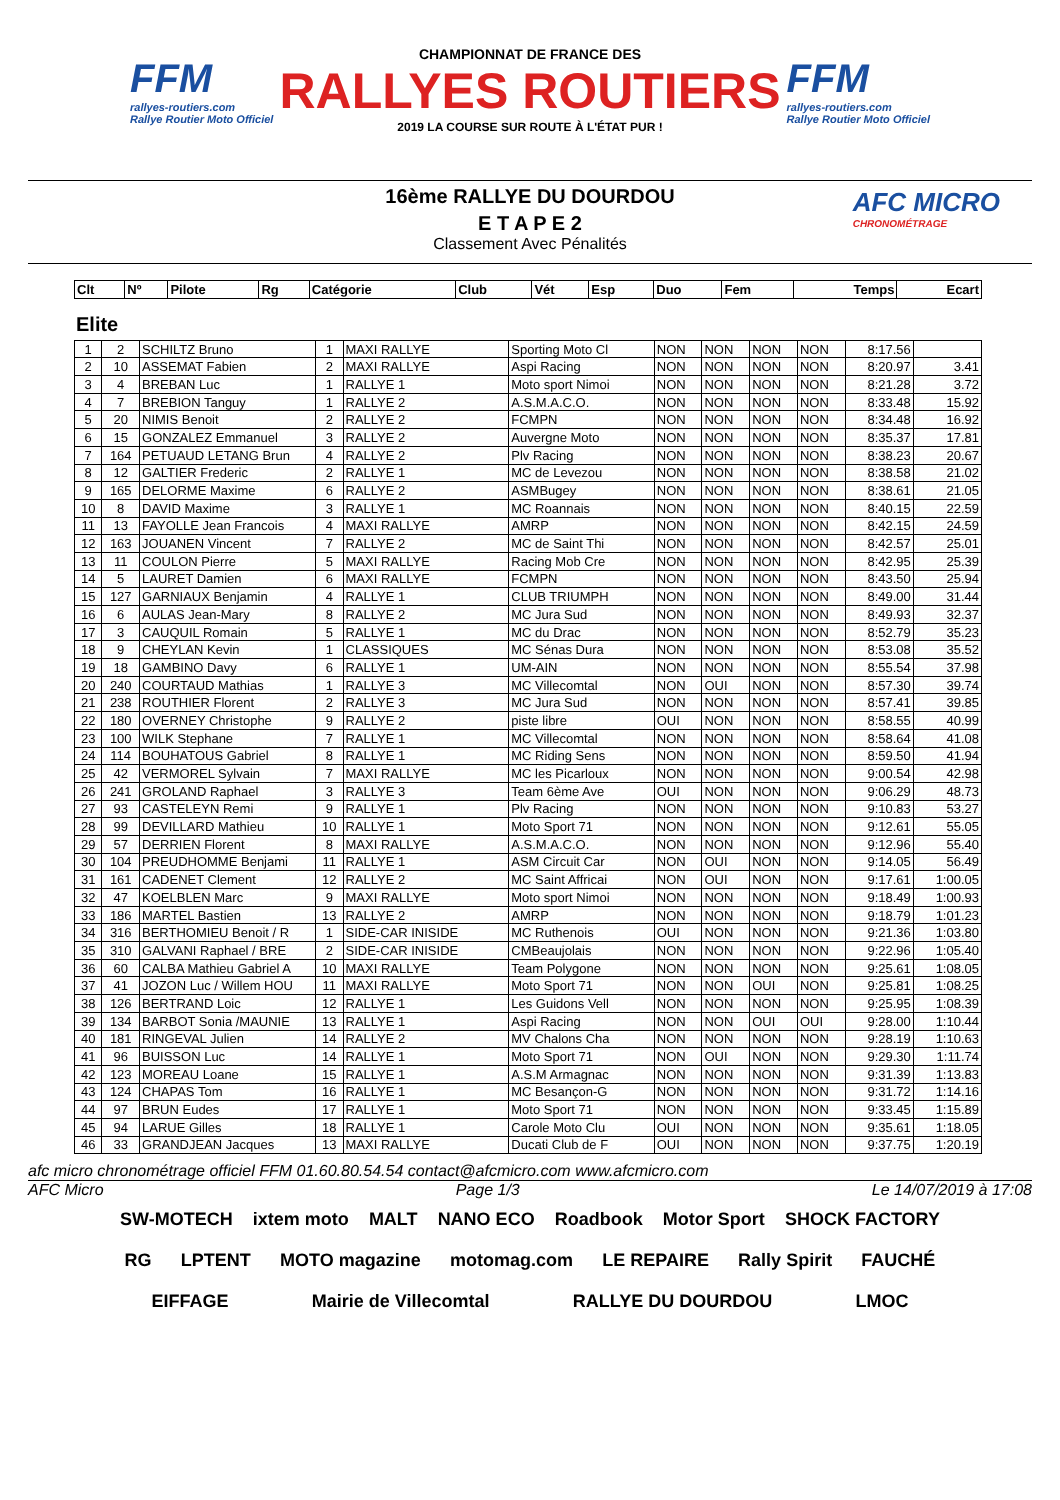FFM
rallyes-routiers.com
Rallye Routier Moto Officiel
CHAMPIONNAT DE FRANCE DES
RALLYES ROUTIERS
2019 LA COURSE SUR ROUTE À L'ÉTAT PUR !
FFM
rallyes-routiers.com
Rallye Routier Moto Officiel
16ème RALLYE DU DOURDOU
E T A P E 2
Classement Avec Pénalités
AFC MICRO
CHRONOMÉTRAGE
| Clt | Nº | Pilote | Rg | Catégorie | Club | Vét | Esp | Duo | Fem | Temps | Ecart |
| --- | --- | --- | --- | --- | --- | --- | --- | --- | --- | --- | --- |
Elite
| 1 | 2 | SCHILTZ Bruno | 1 | MAXI RALLYE | Sporting Moto Cl | NON | NON | NON | NON | 8:17.56 | |
| 2 | 10 | ASSEMAT Fabien | 2 | MAXI RALLYE | Aspi Racing | NON | NON | NON | NON | 8:20.97 | 3.41 |
| 3 | 4 | BREBAN Luc | 1 | RALLYE 1 | Moto sport Nimoi | NON | NON | NON | NON | 8:21.28 | 3.72 |
| 4 | 7 | BREBION Tanguy | 1 | RALLYE 2 | A.S.M.A.C.O. | NON | NON | NON | NON | 8:33.48 | 15.92 |
| 5 | 20 | NIMIS Benoit | 2 | RALLYE 2 | FCMPN | NON | NON | NON | NON | 8:34.48 | 16.92 |
| 6 | 15 | GONZALEZ Emmanuel | 3 | RALLYE 2 | Auvergne Moto | NON | NON | NON | NON | 8:35.37 | 17.81 |
| 7 | 164 | PETUAUD LETANG Brun | 4 | RALLYE 2 | Plv Racing | NON | NON | NON | NON | 8:38.23 | 20.67 |
| 8 | 12 | GALTIER Frederic | 2 | RALLYE 1 | MC de Levezou | NON | NON | NON | NON | 8:38.58 | 21.02 |
| 9 | 165 | DELORME Maxime | 6 | RALLYE 2 | ASMBugey | NON | NON | NON | NON | 8:38.61 | 21.05 |
| 10 | 8 | DAVID Maxime | 3 | RALLYE 1 | MC Roannais | NON | NON | NON | NON | 8:40.15 | 22.59 |
| 11 | 13 | FAYOLLE Jean Francois | 4 | MAXI RALLYE | AMRP | NON | NON | NON | NON | 8:42.15 | 24.59 |
| 12 | 163 | JOUANEN Vincent | 7 | RALLYE 2 | MC de Saint Thi | NON | NON | NON | NON | 8:42.57 | 25.01 |
| 13 | 11 | COULON Pierre | 5 | MAXI RALLYE | Racing Mob Cre | NON | NON | NON | NON | 8:42.95 | 25.39 |
| 14 | 5 | LAURET Damien | 6 | MAXI RALLYE | FCMPN | NON | NON | NON | NON | 8:43.50 | 25.94 |
| 15 | 127 | GARNIAUX Benjamin | 4 | RALLYE 1 | CLUB TRIUMPH | NON | NON | NON | NON | 8:49.00 | 31.44 |
| 16 | 6 | AULAS Jean-Mary | 8 | RALLYE 2 | MC Jura Sud | NON | NON | NON | NON | 8:49.93 | 32.37 |
| 17 | 3 | CAUQUIL Romain | 5 | RALLYE 1 | MC du Drac | NON | NON | NON | NON | 8:52.79 | 35.23 |
| 18 | 9 | CHEYLAN Kevin | 1 | CLASSIQUES | MC Sénas Dura | NON | NON | NON | NON | 8:53.08 | 35.52 |
| 19 | 18 | GAMBINO Davy | 6 | RALLYE 1 | UM-AIN | NON | NON | NON | NON | 8:55.54 | 37.98 |
| 20 | 240 | COURTAUD Mathias | 1 | RALLYE 3 | MC Villecomtal | NON | OUI | NON | NON | 8:57.30 | 39.74 |
| 21 | 238 | ROUTHIER Florent | 2 | RALLYE 3 | MC Jura Sud | NON | NON | NON | NON | 8:57.41 | 39.85 |
| 22 | 180 | OVERNEY Christophe | 9 | RALLYE 2 | piste libre | OUI | NON | NON | NON | 8:58.55 | 40.99 |
| 23 | 100 | WILK Stephane | 7 | RALLYE 1 | MC Villecomtal | NON | NON | NON | NON | 8:58.64 | 41.08 |
| 24 | 114 | BOUHATOUS Gabriel | 8 | RALLYE 1 | MC Riding Sens | NON | NON | NON | NON | 8:59.50 | 41.94 |
| 25 | 42 | VERMOREL Sylvain | 7 | MAXI RALLYE | MC les Picarloux | NON | NON | NON | NON | 9:00.54 | 42.98 |
| 26 | 241 | GROLAND Raphael | 3 | RALLYE 3 | Team 6ème Ave | OUI | NON | NON | NON | 9:06.29 | 48.73 |
| 27 | 93 | CASTELEYN Remi | 9 | RALLYE 1 | Plv Racing | NON | NON | NON | NON | 9:10.83 | 53.27 |
| 28 | 99 | DEVILLARD Mathieu | 10 | RALLYE 1 | Moto Sport 71 | NON | NON | NON | NON | 9:12.61 | 55.05 |
| 29 | 57 | DERRIEN Florent | 8 | MAXI RALLYE | A.S.M.A.C.O. | NON | NON | NON | NON | 9:12.96 | 55.40 |
| 30 | 104 | PREUDHOMME Benjami | 11 | RALLYE 1 | ASM Circuit Car | NON | OUI | NON | NON | 9:14.05 | 56.49 |
| 31 | 161 | CADENET Clement | 12 | RALLYE 2 | MC Saint Affricai | NON | OUI | NON | NON | 9:17.61 | 1:00.05 |
| 32 | 47 | KOELBLEN Marc | 9 | MAXI RALLYE | Moto sport Nimoi | NON | NON | NON | NON | 9:18.49 | 1:00.93 |
| 33 | 186 | MARTEL Bastien | 13 | RALLYE 2 | AMRP | NON | NON | NON | NON | 9:18.79 | 1:01.23 |
| 34 | 316 | BERTHOMIEU Benoit / R | 1 | SIDE-CAR INISIDE | MC Ruthenois | OUI | NON | NON | NON | 9:21.36 | 1:03.80 |
| 35 | 310 | GALVANI Raphael / BRE | 2 | SIDE-CAR INISIDE | CMBeaujolais | NON | NON | NON | NON | 9:22.96 | 1:05.40 |
| 36 | 60 | CALBA Mathieu Gabriel A | 10 | MAXI RALLYE | Team Polygone | NON | NON | NON | NON | 9:25.61 | 1:08.05 |
| 37 | 41 | JOZON Luc / Willem HOU | 11 | MAXI RALLYE | Moto Sport 71 | NON | NON | OUI | NON | 9:25.81 | 1:08.25 |
| 38 | 126 | BERTRAND Loic | 12 | RALLYE 1 | Les Guidons Vell | NON | NON | NON | NON | 9:25.95 | 1:08.39 |
| 39 | 134 | BARBOT Sonia /MAUNIE | 13 | RALLYE 1 | Aspi Racing | NON | NON | OUI | OUI | 9:28.00 | 1:10.44 |
| 40 | 181 | RINGEVAL Julien | 14 | RALLYE 2 | MV Chalons Cha | NON | NON | NON | NON | 9:28.19 | 1:10.63 |
| 41 | 96 | BUISSON Luc | 14 | RALLYE 1 | Moto Sport 71 | NON | OUI | NON | NON | 9:29.30 | 1:11.74 |
| 42 | 123 | MOREAU Loane | 15 | RALLYE 1 | A.S.M Armagnac | NON | NON | NON | NON | 9:31.39 | 1:13.83 |
| 43 | 124 | CHAPAS Tom | 16 | RALLYE 1 | MC Besançon-G | NON | NON | NON | NON | 9:31.72 | 1:14.16 |
| 44 | 97 | BRUN Eudes | 17 | RALLYE 1 | Moto Sport 71 | NON | NON | NON | NON | 9:33.45 | 1:15.89 |
| 45 | 94 | LARUE Gilles | 18 | RALLYE 1 | Carole Moto Clu | OUI | NON | NON | NON | 9:35.61 | 1:18.05 |
| 46 | 33 | GRANDJEAN Jacques | 13 | MAXI RALLYE | Ducati Club de F | OUI | NON | NON | NON | 9:37.75 | 1:20.19 |
afc micro chronométrage officiel FFM 01.60.80.54.54 contact@afcmicro.com www.afcmicro.com
AFC Micro Page 1/3 Le 14/07/2019 à 17:08
SW-MOTECH ixtem moto MALT NANO ECO Roadbook Motor Sport SHOCK FACTORY RG LPTENT MOTO magazine motomag.com LE REPAIRE Rally Spirit FAUCHÉ EIFFAGE Mairie de Villecomtal RALLYE DU DOURDOU LMOC